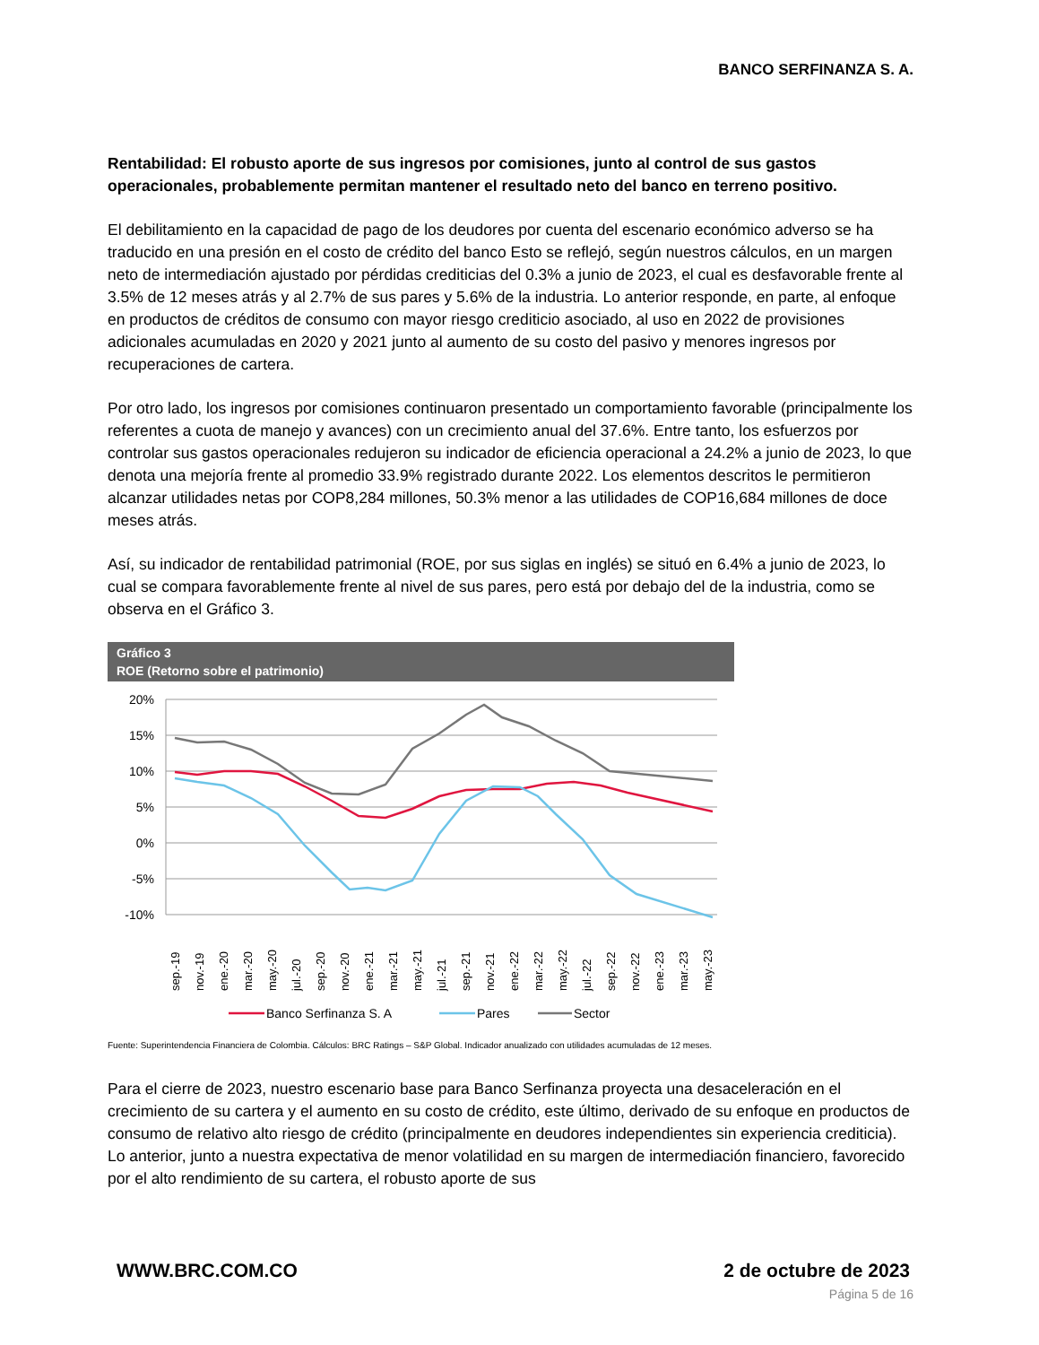BANCO SERFINANZA S. A.
Rentabilidad: El robusto aporte de sus ingresos por comisiones, junto al control de sus gastos operacionales, probablemente permitan mantener el resultado neto del banco en terreno positivo.
El debilitamiento en la capacidad de pago de los deudores por cuenta del escenario económico adverso se ha traducido en una presión en el costo de crédito del banco Esto se reflejó, según nuestros cálculos, en un margen neto de intermediación ajustado por pérdidas crediticias del 0.3% a junio de 2023, el cual es desfavorable frente al 3.5% de 12 meses atrás y al 2.7% de sus pares y 5.6% de la industria. Lo anterior responde, en parte, al enfoque en productos de créditos de consumo con mayor riesgo crediticio asociado, al uso en 2022 de provisiones adicionales acumuladas en 2020 y 2021 junto al aumento de su costo del pasivo y menores ingresos por recuperaciones de cartera.
Por otro lado, los ingresos por comisiones continuaron presentado un comportamiento favorable (principalmente los referentes a cuota de manejo y avances) con un crecimiento anual del 37.6%. Entre tanto, los esfuerzos por controlar sus gastos operacionales redujeron su indicador de eficiencia operacional a 24.2% a junio de 2023, lo que denota una mejoría frente al promedio 33.9% registrado durante 2022. Los elementos descritos le permitieron alcanzar utilidades netas por COP8,284 millones, 50.3% menor a las utilidades de COP16,684 millones de doce meses atrás.
Así, su indicador de rentabilidad patrimonial (ROE, por sus siglas en inglés) se situó en 6.4% a junio de 2023, lo cual se compara favorablemente frente al nivel de sus pares, pero está por debajo del de la industria, como se observa en el Gráfico 3.
Gráfico 3
ROE (Retorno sobre el patrimonio)
20%
15%
10%
5%
0%
-5%
-10%
sep.-19
nov.-19
ene.-20
mar.-20
may.-20
jul.-20
sep.-20
nov.-20
ene.-21
mar.-21
may.-21
jul.-21
sep.-21
nov.-21
ene.-22
mar.-22
may.-22
jul.-22
sep.-22
nov.-22
ene.-23
mar.-23
may.-23
Banco Serfinanza S. A
Pares
Sector
Fuente: Superintendencia Financiera de Colombia. Cálculos: BRC Ratings – S&P Global. Indicador anualizado con utilidades acumuladas de 12 meses.
Para el cierre de 2023, nuestro escenario base para Banco Serfinanza proyecta una desaceleración en el crecimiento de su cartera y el aumento en su costo de crédito, este último, derivado de su enfoque en productos de consumo de relativo alto riesgo de crédito (principalmente en deudores independientes sin experiencia crediticia). Lo anterior, junto a nuestra expectativa de menor volatilidad en su margen de intermediación financiero, favorecido por el alto rendimiento de su cartera, el robusto aporte de sus
WWW.BRC.COM.CO 2 de octubre de 2023
Página 5 de 16